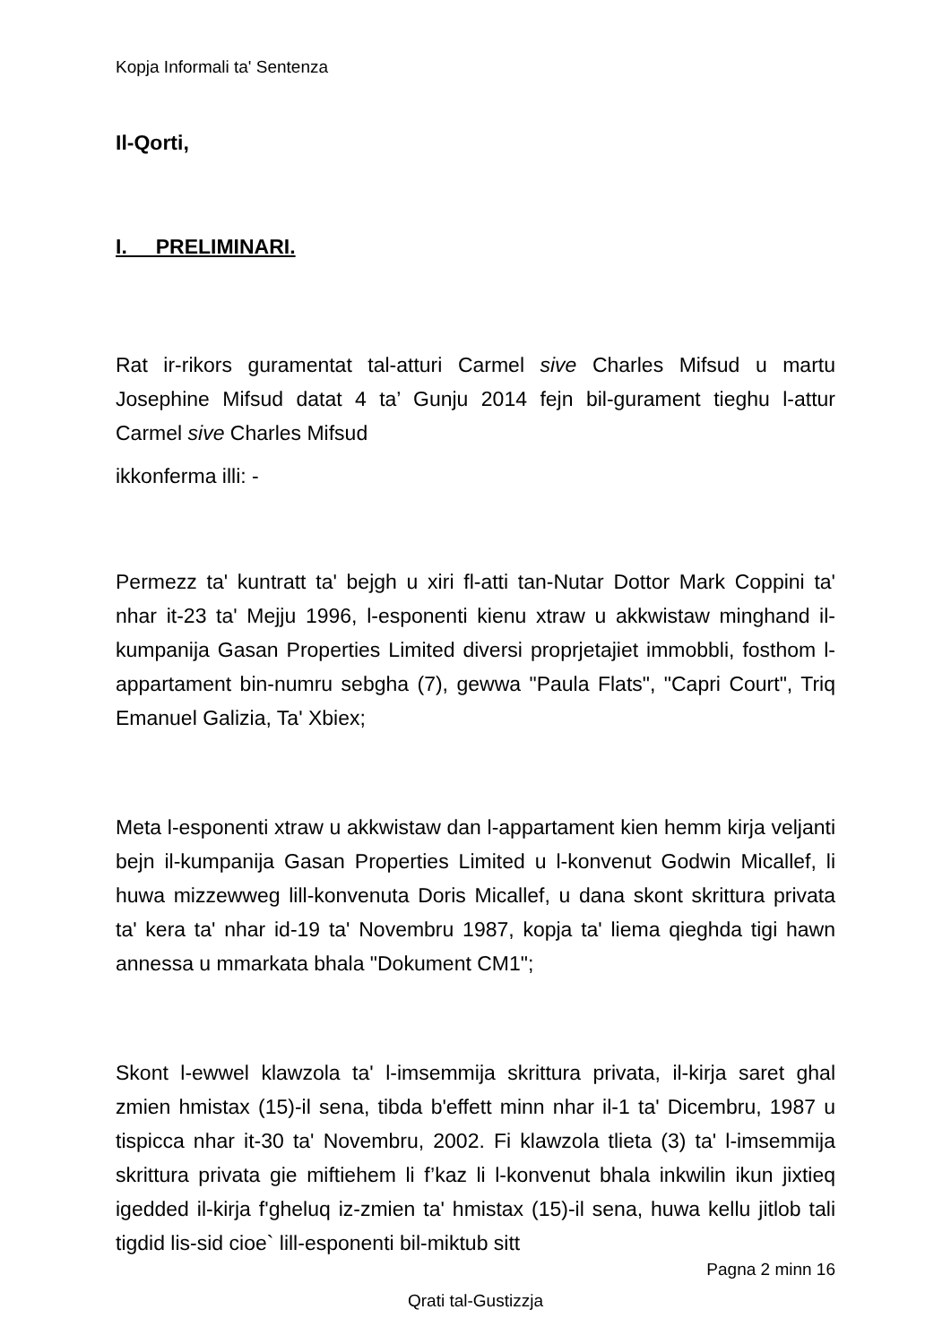Kopja Informali ta' Sentenza
Il-Qorti,
I. PRELIMINARI.
Rat ir-rikors guramentat tal-atturi Carmel sive Charles Mifsud u martu Josephine Mifsud datat 4 ta’ Gunju 2014 fejn bil-gurament tieghu l-attur Carmel sive Charles Mifsud
ikkonferma illi: -
Permezz ta' kuntratt ta' bejgh u xiri fl-atti tan-Nutar Dottor Mark Coppini ta' nhar it-23 ta' Mejju 1996, l-esponenti kienu xtraw u akkwistaw minghand il-kumpanija Gasan Properties Limited diversi proprjetajiet immobbli, fosthom l-appartament bin-numru sebgha (7), gewwa "Paula Flats", "Capri Court", Triq Emanuel Galizia, Ta' Xbiex;
Meta l-esponenti xtraw u akkwistaw dan l-appartament kien hemm kirja veljanti bejn il-kumpanija Gasan Properties Limited u l-konvenut Godwin Micallef, li huwa mizzewweg lill-konvenuta Doris Micallef, u dana skont skrittura privata ta' kera ta' nhar id-19 ta' Novembru 1987, kopja ta' liema qieghda tigi hawn annessa u mmarkata bhala "Dokument CM1";
Skont l-ewwel klawzola ta' l-imsemmija skrittura privata, il-kirja saret ghal zmien hmistax (15)-il sena, tibda b'effett minn nhar il-1 ta' Dicembru, 1987 u tispicca nhar it-30 ta' Novembru, 2002. Fi klawzola tlieta (3) ta' l-imsemmija skrittura privata gie miftiehem li f’kaz li l-konvenut bhala inkwilin ikun jixtieq igedded il-kirja f'gheluq iz-zmien ta' hmistax (15)-il sena, huwa kellu jitlob tali tigdid lis-sid cioe` lill-esponenti bil-miktub sitt
Pagna 2 minn 16
Qrati tal-Gustizzja